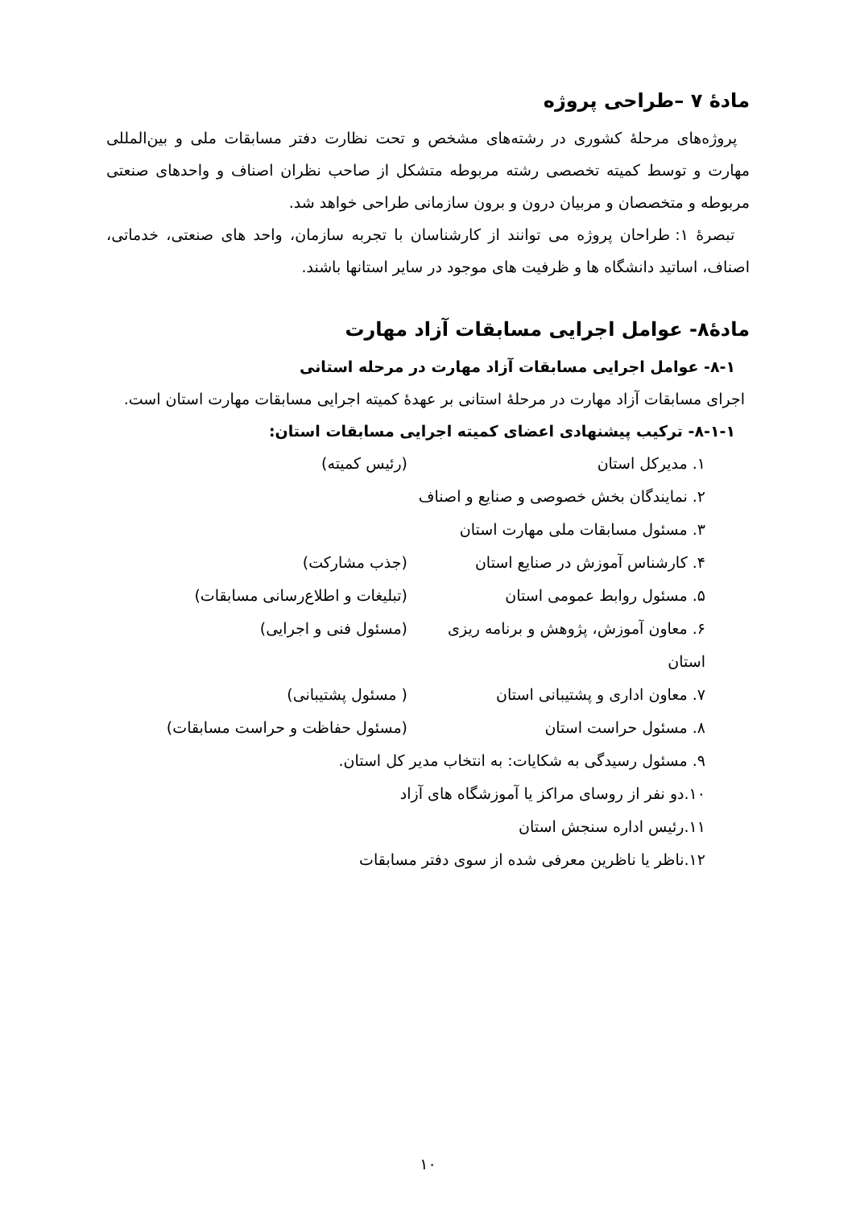مادهٔ ۷ –طراحی پروژه
پروژه‌های مرحلهٔ کشوری در رشته‌های مشخص و تحت نظارت دفتر مسابقات ملی و بین‌المللی مهارت و توسط کمیته تخصصی رشته مربوطه متشکل از صاحب نظران اصناف و واحدهای صنعتی مربوطه و متخصصان و مربیان درون و برون سازمانی طراحی خواهد شد.
تبصرهٔ ۱: طراحان پروژه می توانند از کارشناسان با تجربه سازمان، واحد های صنعتی، خدماتی، اصناف، اساتید دانشگاه ها و ظرفیت های موجود در سایر استانها باشند.
مادهٔ۸- عوامل اجرایی مسابقات آزاد مهارت
۸-۱- عوامل اجرایی مسابقات آزاد مهارت در مرحله استانی
اجرای مسابقات آزاد مهارت در مرحلهٔ استانی بر عهدهٔ کمیته اجرایی مسابقات مهارت استان است.
۸-۱-۱- ترکیب پیشنهادی اعضای کمیته اجرایی مسابقات استان:
۱. مدیرکل استان (رئیس کمیته)
۲. نمایندگان بخش خصوصی و صنایع و اصناف
۳. مسئول مسابقات ملی مهارت استان
۴. کارشناس آموزش در صنایع استان (جذب مشارکت)
۵. مسئول روابط عمومی استان (تبلیغات و اطلاع‌رسانی مسابقات)
۶. معاون آموزش، پژوهش و برنامه ریزی استان (مسئول فنی و اجرایی)
۷. معاون اداری و پشتیبانی استان ( مسئول پشتیبانی)
۸. مسئول حراست استان (مسئول حفاظت و حراست مسابقات)
۹. مسئول رسیدگی به شکایات: به انتخاب مدیر کل استان.
۱۰.دو نفر از روسای مراکز یا آموزشگاه های آزاد
۱۱.رئیس اداره سنجش استان
۱۲.ناظر یا ناظرین معرفی شده از سوی دفتر مسابقات
۱۰